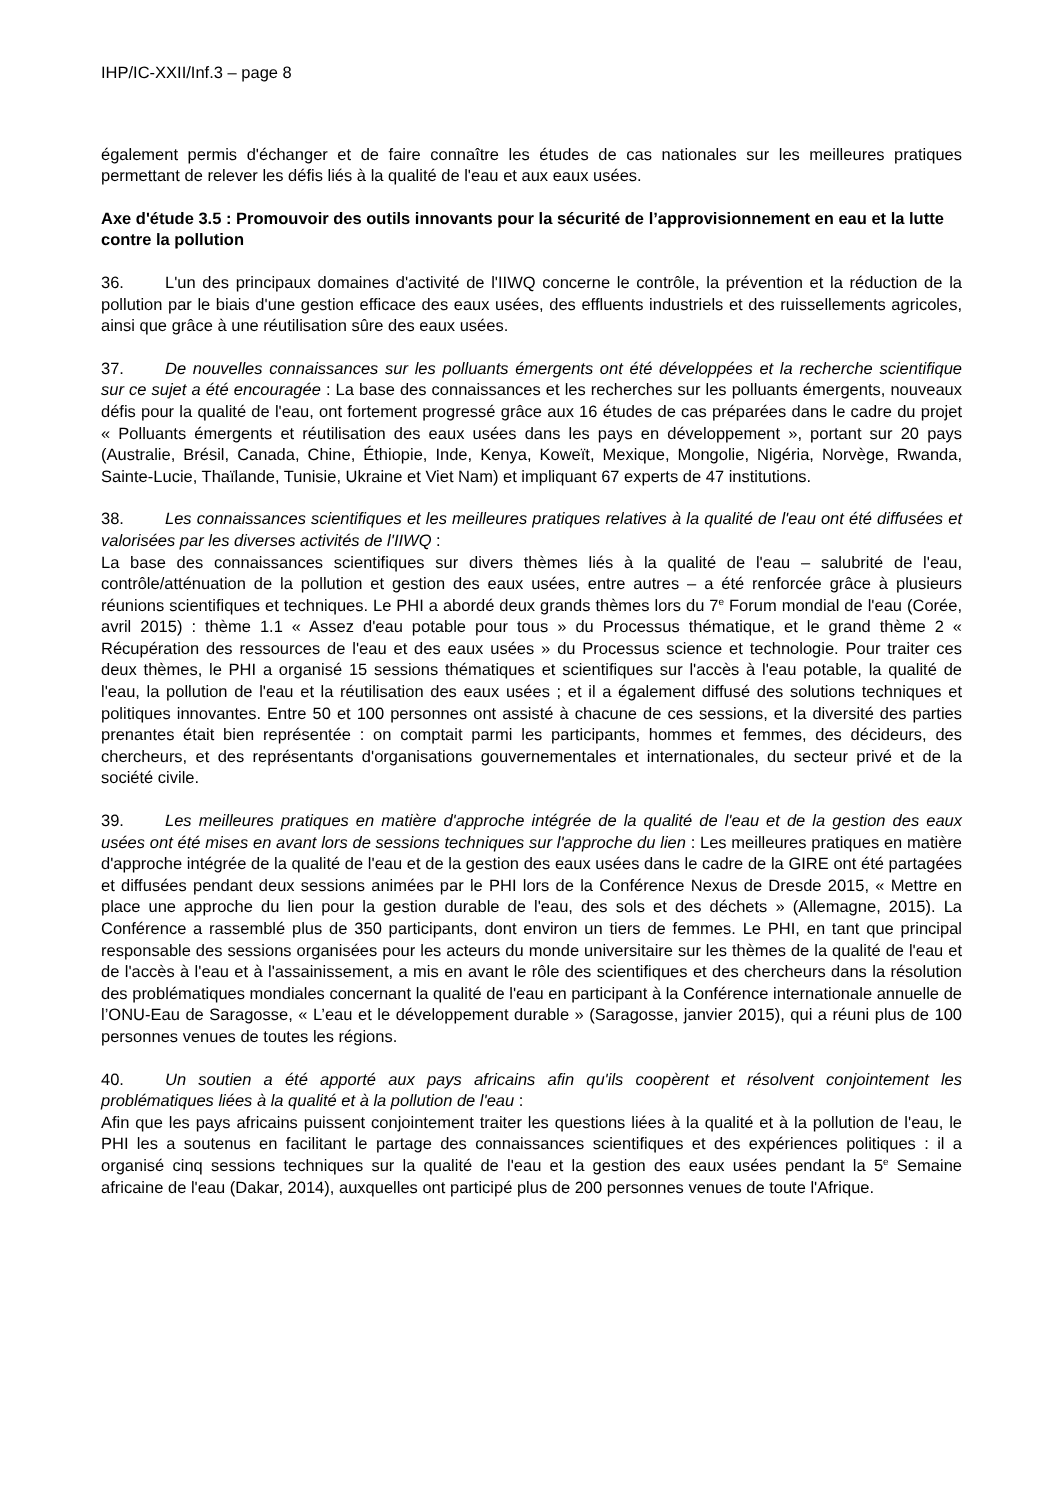IHP/IC-XXII/Inf.3 – page 8
également permis d'échanger et de faire connaître les études de cas nationales sur les meilleures pratiques permettant de relever les défis liés à la qualité de l'eau et aux eaux usées.
Axe d'étude 3.5 : Promouvoir des outils innovants pour la sécurité de l’approvisionnement en eau et la lutte contre la pollution
36. L'un des principaux domaines d'activité de l'IIWQ concerne le contrôle, la prévention et la réduction de la pollution par le biais d'une gestion efficace des eaux usées, des effluents industriels et des ruissellements agricoles, ainsi que grâce à une réutilisation sûre des eaux usées.
37. De nouvelles connaissances sur les polluants émergents ont été développées et la recherche scientifique sur ce sujet a été encouragée : La base des connaissances et les recherches sur les polluants émergents, nouveaux défis pour la qualité de l'eau, ont fortement progressé grâce aux 16 études de cas préparées dans le cadre du projet « Polluants émergents et réutilisation des eaux usées dans les pays en développement », portant sur 20 pays (Australie, Brésil, Canada, Chine, Éthiopie, Inde, Kenya, Koweït, Mexique, Mongolie, Nigéria, Norvège, Rwanda, Sainte-Lucie, Thaïlande, Tunisie, Ukraine et Viet Nam) et impliquant 67 experts de 47 institutions.
38. Les connaissances scientifiques et les meilleures pratiques relatives à la qualité de l'eau ont été diffusées et valorisées par les diverses activités de l'IIWQ :
La base des connaissances scientifiques sur divers thèmes liés à la qualité de l'eau – salubrité de l'eau, contrôle/atténuation de la pollution et gestion des eaux usées, entre autres – a été renforcée grâce à plusieurs réunions scientifiques et techniques. Le PHI a abordé deux grands thèmes lors du 7<sup>e</sup> Forum mondial de l'eau (Corée, avril 2015) : thème 1.1 « Assez d'eau potable pour tous » du Processus thématique, et le grand thème 2 « Récupération des ressources de l'eau et des eaux usées » du Processus science et technologie. Pour traiter ces deux thèmes, le PHI a organisé 15 sessions thématiques et scientifiques sur l'accès à l'eau potable, la qualité de l'eau, la pollution de l'eau et la réutilisation des eaux usées ; et il a également diffusé des solutions techniques et politiques innovantes. Entre 50 et 100 personnes ont assisté à chacune de ces sessions, et la diversité des parties prenantes était bien représentée : on comptait parmi les participants, hommes et femmes, des décideurs, des chercheurs, et des représentants d'organisations gouvernementales et internationales, du secteur privé et de la société civile.
39. Les meilleures pratiques en matière d'approche intégrée de la qualité de l'eau et de la gestion des eaux usées ont été mises en avant lors de sessions techniques sur l'approche du lien : Les meilleures pratiques en matière d'approche intégrée de la qualité de l'eau et de la gestion des eaux usées dans le cadre de la GIRE ont été partagées et diffusées pendant deux sessions animées par le PHI lors de la Conférence Nexus de Dresde 2015, « Mettre en place une approche du lien pour la gestion durable de l'eau, des sols et des déchets » (Allemagne, 2015). La Conférence a rassemblé plus de 350 participants, dont environ un tiers de femmes. Le PHI, en tant que principal responsable des sessions organisées pour les acteurs du monde universitaire sur les thèmes de la qualité de l'eau et de l'accès à l'eau et à l'assainissement, a mis en avant le rôle des scientifiques et des chercheurs dans la résolution des problématiques mondiales concernant la qualité de l'eau en participant à la Conférence internationale annuelle de l’ONU-Eau de Saragosse, « L’eau et le développement durable » (Saragosse, janvier 2015), qui a réuni plus de 100 personnes venues de toutes les régions.
40. Un soutien a été apporté aux pays africains afin qu'ils coopèrent et résolvent conjointement les problématiques liées à la qualité et à la pollution de l'eau :
Afin que les pays africains puissent conjointement traiter les questions liées à la qualité et à la pollution de l'eau, le PHI les a soutenus en facilitant le partage des connaissances scientifiques et des expériences politiques : il a organisé cinq sessions techniques sur la qualité de l'eau et la gestion des eaux usées pendant la 5<sup>e</sup> Semaine africaine de l'eau (Dakar, 2014), auxquelles ont participé plus de 200 personnes venues de toute l'Afrique.